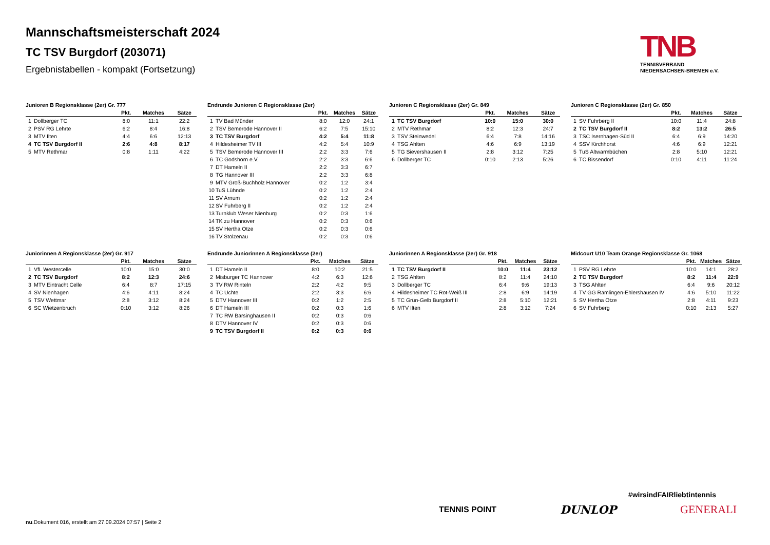Mannschaftsmeisterschaft 2024
TC TSV Burgdorf (203071)
Ergebnistabellen - kompakt (Fortsetzung)
TNB
TENNISVERBAND
NIEDERSACHSEN-BREMEN e.V.
Junioren B Regionsklasse (2er) Gr. 777
| | | Pkt. | Matches | Sätze |
| --- | --- | --- | --- | --- |
| 1 | Dollberger TC | 8:0 | 11:1 | 22:2 |
| 2 | PSV RG Lehrte | 6:2 | 8:4 | 16:8 |
| 3 | MTV Ilten | 4:4 | 6:6 | 12:13 |
| 4 | TC TSV Burgdorf II | 2:6 | 4:8 | 8:17 |
| 5 | MTV Rethmar | 0:8 | 1:11 | 4:22 |
Endrunde Junioren C Regionsklasse (2er)
| | | Pkt. | Matches | Sätze |
| --- | --- | --- | --- | --- |
| 1 | TV Bad Münder | 8:0 | 12:0 | 24:1 |
| 2 | TSV Bemerode Hannover II | 6:2 | 7:5 | 15:10 |
| 3 | TC TSV Burgdorf | 4:2 | 5:4 | 11:8 |
| 4 | Hildesheimer TV III | 4:2 | 5:4 | 10:9 |
| 5 | TSV Bemerode Hannover III | 2:2 | 3:3 | 7:6 |
| 6 | TC Godshorn e.V. | 2:2 | 3:3 | 6:6 |
| 7 | DT Hameln II | 2:2 | 3:3 | 6:7 |
| 8 | TG Hannover III | 2:2 | 3:3 | 6:8 |
| 9 | MTV Groß-Buchholz Hannover | 0:2 | 1:2 | 3:4 |
| 10 | TuS Lühnde | 0:2 | 1:2 | 2:4 |
| 11 | SV Arnum | 0:2 | 1:2 | 2:4 |
| 12 | SV Fuhrberg II | 0:2 | 1:2 | 2:4 |
| 13 | Turnklub Weser Nienburg | 0:2 | 0:3 | 1:6 |
| 14 | TK zu Hannover | 0:2 | 0:3 | 0:6 |
| 15 | SV Hertha Otze | 0:2 | 0:3 | 0:6 |
| 16 | TV Stolzenau | 0:2 | 0:3 | 0:6 |
Junioren C Regionsklasse (2er) Gr. 849
| | | Pkt. | Matches | Sätze |
| --- | --- | --- | --- | --- |
| 1 | TC TSV Burgdorf | 10:0 | 15:0 | 30:0 |
| 2 | MTV Rethmar | 8:2 | 12:3 | 24:7 |
| 3 | TSV Steinwedel | 6:4 | 7:8 | 14:16 |
| 4 | TSG Ahlten | 4:6 | 6:9 | 13:19 |
| 5 | TG Sievershausen II | 2:8 | 3:12 | 7:25 |
| 6 | Dollberger TC | 0:10 | 2:13 | 5:26 |
Junioren C Regionsklasse (2er) Gr. 850
| | | Pkt. | Matches | Sätze |
| --- | --- | --- | --- | --- |
| 1 | SV Fuhrberg II | 10:0 | 11:4 | 24:8 |
| 2 | TC TSV Burgdorf II | 8:2 | 13:2 | 26:5 |
| 3 | TSC Isernhagen-Süd II | 6:4 | 6:9 | 14:20 |
| 4 | SSV Kirchhorst | 4:6 | 6:9 | 12:21 |
| 5 | TuS Altwarmbüchen | 2:8 | 5:10 | 12:21 |
| 6 | TC Bissendorf | 0:10 | 4:11 | 11:24 |
Juniorinnen A Regionsklasse (2er) Gr. 917
| | | Pkt. | Matches | Sätze |
| --- | --- | --- | --- | --- |
| 1 | VfL Westercelle | 10:0 | 15:0 | 30:0 |
| 2 | TC TSV Burgdorf | 8:2 | 12:3 | 24:6 |
| 3 | MTV Eintracht Celle | 6:4 | 8:7 | 17:15 |
| 4 | SV Nienhagen | 4:6 | 4:11 | 8:24 |
| 5 | TSV Wettmar | 2:8 | 3:12 | 8:24 |
| 6 | SC Wietzenbruch | 0:10 | 3:12 | 8:26 |
Endrunde Juniorinnen A Regionsklasse (2er)
| | | Pkt. | Matches | Sätze |
| --- | --- | --- | --- | --- |
| 1 | DT Hameln II | 8:0 | 10:2 | 21:5 |
| 2 | Misburger TC Hannover | 4:2 | 6:3 | 12:6 |
| 3 | TV RW Rinteln | 2:2 | 4:2 | 9:5 |
| 4 | TC Uchte | 2:2 | 3:3 | 6:6 |
| 5 | DTV Hannover III | 0:2 | 1:2 | 2:5 |
| 6 | DT Hameln III | 0:2 | 0:3 | 1:6 |
| 7 | TC RW Barsinghausen II | 0:2 | 0:3 | 0:6 |
| 8 | DTV Hannover IV | 0:2 | 0:3 | 0:6 |
| 9 | TC TSV Burgdorf II | 0:2 | 0:3 | 0:6 |
Juniorinnen A Regionsklasse (2er) Gr. 918
| | | Pkt. | Matches | Sätze |
| --- | --- | --- | --- | --- |
| 1 | TC TSV Burgdorf II | 10:0 | 11:4 | 23:12 |
| 2 | TSG Ahlten | 8:2 | 11:4 | 24:10 |
| 3 | Dollberger TC | 6:4 | 9:6 | 19:13 |
| 4 | Hildesheimer TC Rot-Weiß III | 2:8 | 6:9 | 14:19 |
| 5 | TC Grün-Gelb Burgdorf II | 2:8 | 5:10 | 12:21 |
| 6 | MTV Ilten | 2:8 | 3:12 | 7:24 |
Midcourt U10 Team Orange Regionsklasse Gr. 1068
| | | Pkt. | Matches | Sätze |
| --- | --- | --- | --- | --- |
| 1 | PSV RG Lehrte | 10:0 | 14:1 | 28:2 |
| 2 | TC TSV Burgdorf | 8:2 | 11:4 | 22:9 |
| 3 | TSG Ahlten | 6:4 | 9:6 | 20:12 |
| 4 | TV GG Ramlingen-Ehlershausen IV | 4:6 | 5:10 | 11:22 |
| 5 | SV Hertha Otze | 2:8 | 4:11 | 9:23 |
| 6 | SV Fuhrberg | 0:10 | 2:13 | 5:27 |
#wirsindFAIRliebtintennis
TENNIS POINT DUNLOP GENERALI
nu.Dokument 016, erstellt am 27.09.2024 07:57 | Seite 2